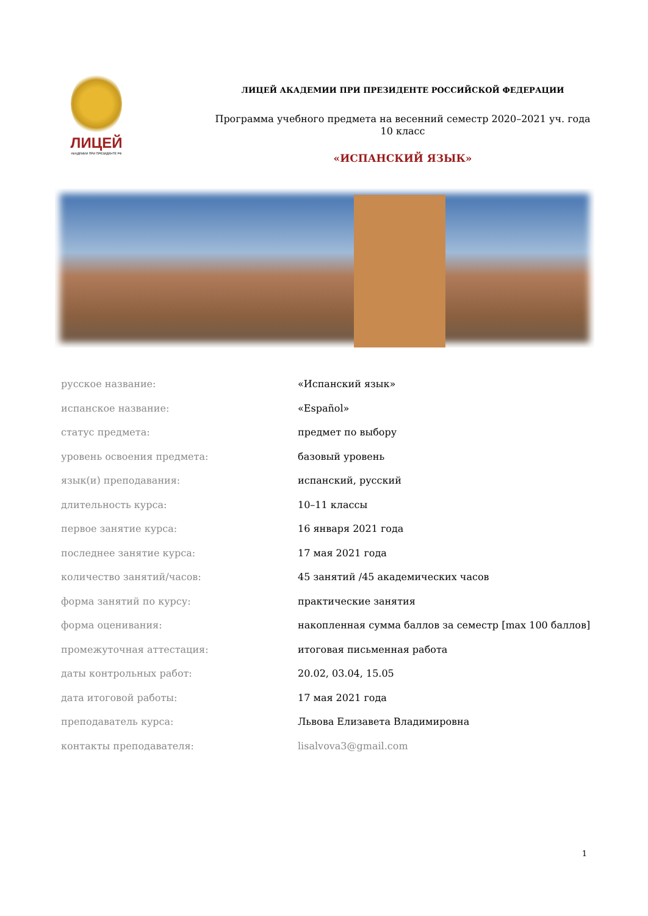ЛИЦЕЙ
АКАДЕМИИ ПРИ ПРЕЗИДЕНТЕ РФ
ЛИЦЕЙ АКАДЕМИИ ПРИ ПРЕЗИДЕНТЕ РОССИЙСКОЙ ФЕДЕРАЦИИ
Программа учебного предмета на весенний семестр 2020–2021 уч. года
10 класс
«ИСПАНСКИЙ ЯЗЫК»
| русское название: | «Испанский язык» |
| испанское название: | «Español» |
| статус предмета: | предмет по выбору |
| уровень освоения предмета: | базовый уровень |
| язык(и) преподавания: | испанский, русский |
| длительность курса: | 10–11 классы |
| первое занятие курса: | 16 января 2021 года |
| последнее занятие курса: | 17 мая 2021 года |
| количество занятий/часов: | 45 занятий /45 академических часов |
| форма занятий по курсу: | практические занятия |
| форма оценивания: | накопленная сумма баллов за семестр [max 100 баллов] |
| промежуточная аттестация: | итоговая письменная работа |
| даты контрольных работ: | 20.02, 03.04, 15.05 |
| дата итоговой работы: | 17 мая 2021 года |
| преподаватель курса: | Львова Елизавета Владимировна |
| контакты преподавателя: | lisalvova3@gmail.com |
1